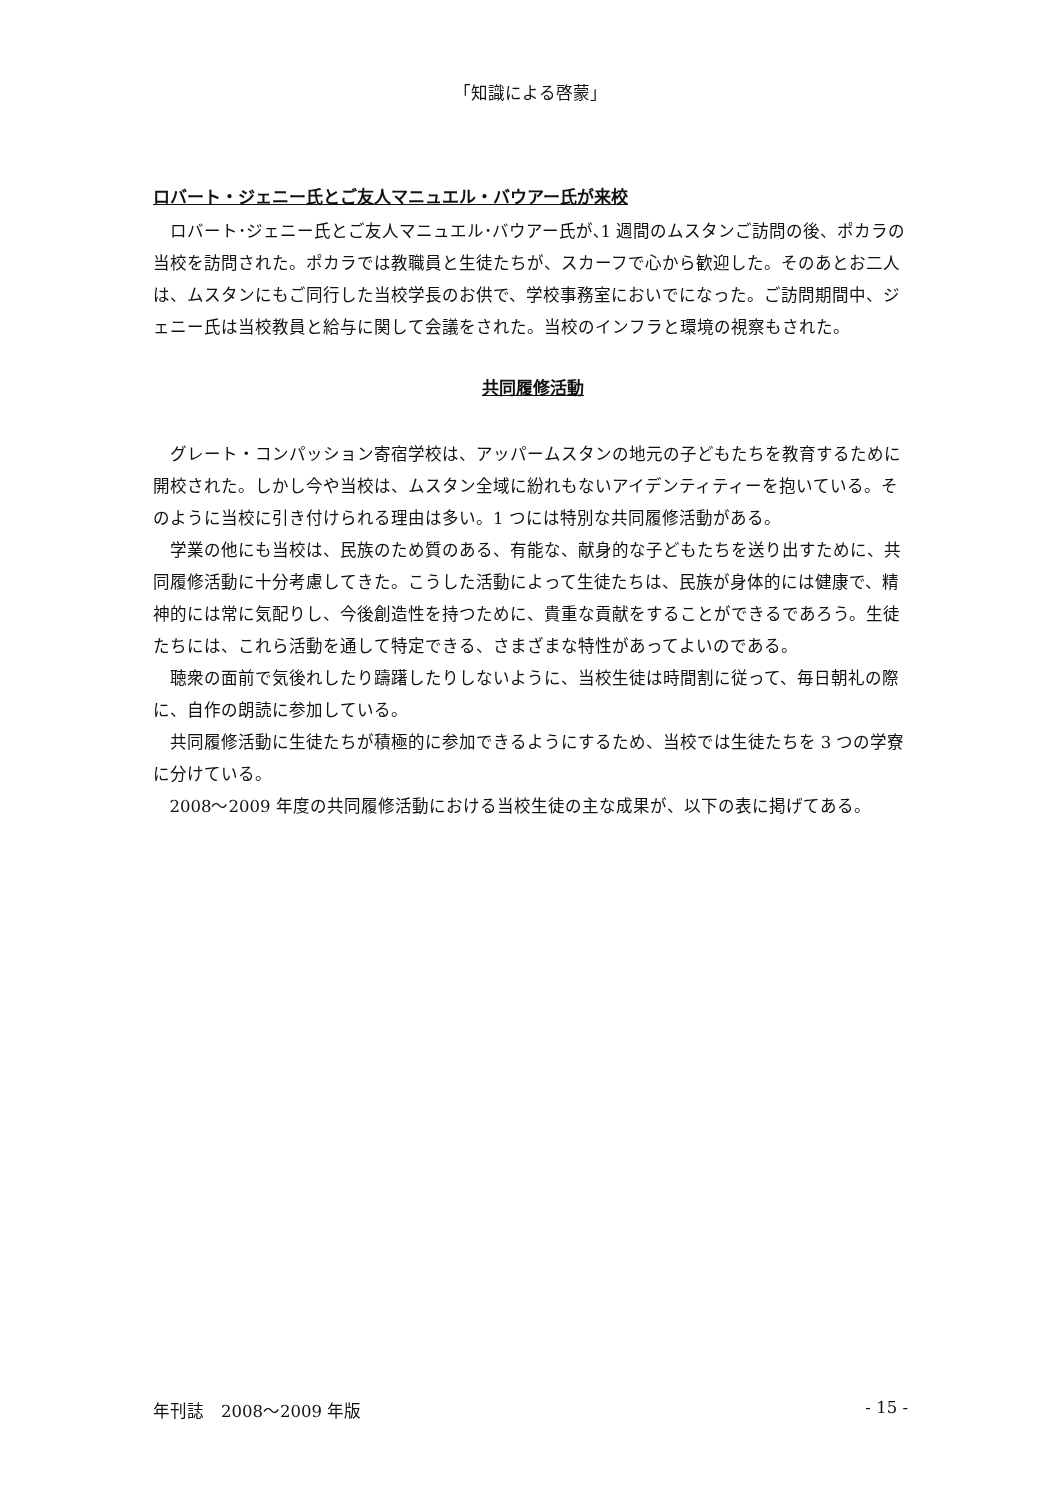「知識による啓蒙」
ロバート・ジェニー氏とご友人マニュエル・バウアー氏が来校
ロバート･ジェニー氏とご友人マニュエル･バウアー氏が､1 週間のムスタンご訪問の後、ポカラの当校を訪問された。ポカラでは教職員と生徒たちが、スカーフで心から歓迎した。そのあとお二人は、ムスタンにもご同行した当校学長のお供で、学校事務室においでになった。ご訪問期間中、ジェニー氏は当校教員と給与に関して会議をされた。当校のインフラと環境の視察もされた。
共同履修活動
グレート・コンパッション寄宿学校は、アッパームスタンの地元の子どもたちを教育するために開校された。しかし今や当校は、ムスタン全域に紛れもないアイデンティティーを抱いている。そのように当校に引き付けられる理由は多い。1 つには特別な共同履修活動がある。
学業の他にも当校は、民族のため質のある、有能な、献身的な子どもたちを送り出すために、共同履修活動に十分考慮してきた。こうした活動によって生徒たちは、民族が身体的には健康で、精神的には常に気配りし、今後創造性を持つために、貴重な貢献をすることができるであろう。生徒たちには、これら活動を通して特定できる、さまざまな特性があってよいのである。
聴衆の面前で気後れしたり躊躇したりしないように、当校生徒は時間割に従って、毎日朝礼の際に、自作の朗読に参加している。
共同履修活動に生徒たちが積極的に参加できるようにするため、当校では生徒たちを 3 つの学寮に分けている。
2008～2009 年度の共同履修活動における当校生徒の主な成果が、以下の表に掲げてある。
年刊誌　2008～2009 年版 - 15 -